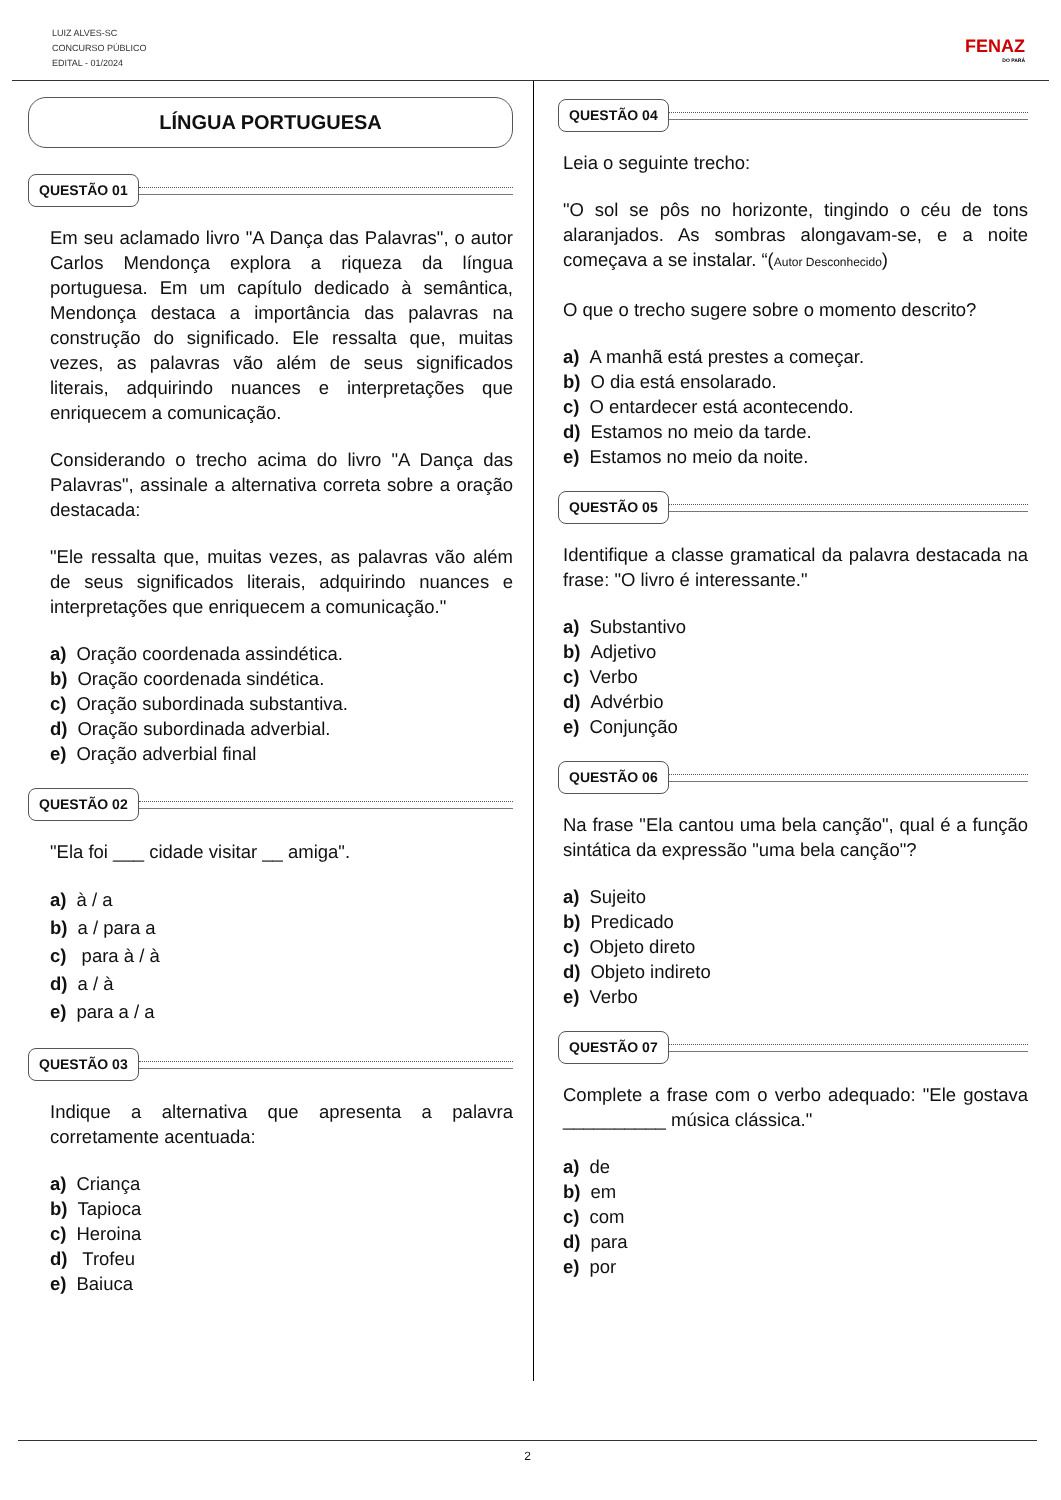LUIZ ALVES-SC
CONCURSO PÚBLICO
EDITAL - 01/2024
FENAZ
DO PARÁ
LÍNGUA PORTUGUESA
QUESTÃO 01
Em seu aclamado livro "A Dança das Palavras", o autor Carlos Mendonça explora a riqueza da língua portuguesa. Em um capítulo dedicado à semântica, Mendonça destaca a importância das palavras na construção do significado. Ele ressalta que, muitas vezes, as palavras vão além de seus significados literais, adquirindo nuances e interpretações que enriquecem a comunicação.
Considerando o trecho acima do livro "A Dança das Palavras", assinale a alternativa correta sobre a oração destacada:
"Ele ressalta que, muitas vezes, as palavras vão além de seus significados literais, adquirindo nuances e interpretações que enriquecem a comunicação."
a) Oração coordenada assindética.
b) Oração coordenada sindética.
c) Oração subordinada substantiva.
d) Oração subordinada adverbial.
e) Oração adverbial final
QUESTÃO 02
"Ela foi ___ cidade visitar __ amiga".
a) à / a
b) a / para a
c) para à / à
d) a / à
e) para a / a
QUESTÃO 03
Indique a alternativa que apresenta a palavra corretamente acentuada:
a) Criança
b) Tapioca
c) Heroina
d) Trofeu
e) Baiuca
QUESTÃO 04
Leia o seguinte trecho:
"O sol se pôs no horizonte, tingindo o céu de tons alaranjados. As sombras alongavam-se, e a noite começava a se instalar. “(Autor Desconhecido)
O que o trecho sugere sobre o momento descrito?
a) A manhã está prestes a começar.
b) O dia está ensolarado.
c) O entardecer está acontecendo.
d) Estamos no meio da tarde.
e) Estamos no meio da noite.
QUESTÃO 05
Identifique a classe gramatical da palavra destacada na frase: "O livro é interessante."
a) Substantivo
b) Adjetivo
c) Verbo
d) Advérbio
e) Conjunção
QUESTÃO 06
Na frase "Ela cantou uma bela canção", qual é a função sintática da expressão "uma bela canção"?
a) Sujeito
b) Predicado
c) Objeto direto
d) Objeto indireto
e) Verbo
QUESTÃO 07
Complete a frase com o verbo adequado: "Ele gostava __________ música clássica."
a) de
b) em
c) com
d) para
e) por
2